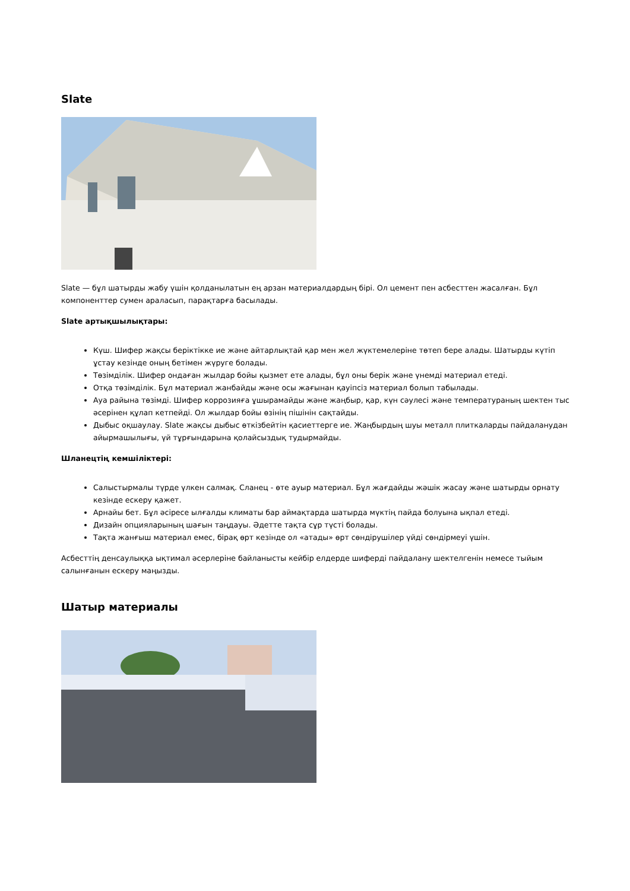Slate
Slate — бұл шатырды жабу үшін қолданылатын ең арзан материалдардың бірі. Ол цемент пен асбесттен жасалған. Бұл компоненттер сумен араласып, парақтарға басылады.
Slate артықшылықтары:
Күш. Шифер жақсы беріктікке ие және айтарлықтай қар мен жел жүктемелеріне төтеп бере алады. Шатырды күтіп ұстау кезінде оның бетімен жүруге болады.
Төзімділік. Шифер ондаған жылдар бойы қызмет ете алады, бұл оны берік және үнемді материал етеді.
Отқа төзімділік. Бұл материал жанбайды және осы жағынан қауіпсіз материал болып табылады.
Ауа райына төзімді. Шифер коррозияға ұшырамайды және жаңбыр, қар, күн сәулесі және температураның шектен тыс әсерінен құлап кетпейді. Ол жылдар бойы өзінің пішінін сақтайды.
Дыбыс оқшаулау. Slate жақсы дыбыс өткізбейтін қасиеттерге ие. Жаңбырдың шуы металл плиткаларды пайдаланудан айырмашылығы, үй тұрғындарына қолайсыздық тудырмайды.
Шланецтің кемшіліктері:
Салыстырмалы түрде үлкен салмақ. Сланец - өте ауыр материал. Бұл жағдайды жәшік жасау және шатырды орнату кезінде ескеру қажет.
Арнайы бет. Бұл әсіресе ылғалды климаты бар аймақтарда шатырда мүктің пайда болуына ықпал етеді.
Дизайн опцияларының шағын таңдауы. Әдетте тақта сұр түсті болады.
Тақта жанғыш материал емес, бірақ өрт кезінде ол «атады» өрт сөндірушілер үйді сөндірмеуі үшін.
Асбесттің денсаулыққа ықтимал әсерлеріне байланысты кейбір елдерде шиферді пайдалану шектелгенін немесе тыйым салынғанын ескеру маңызды.
Шатыр материалы